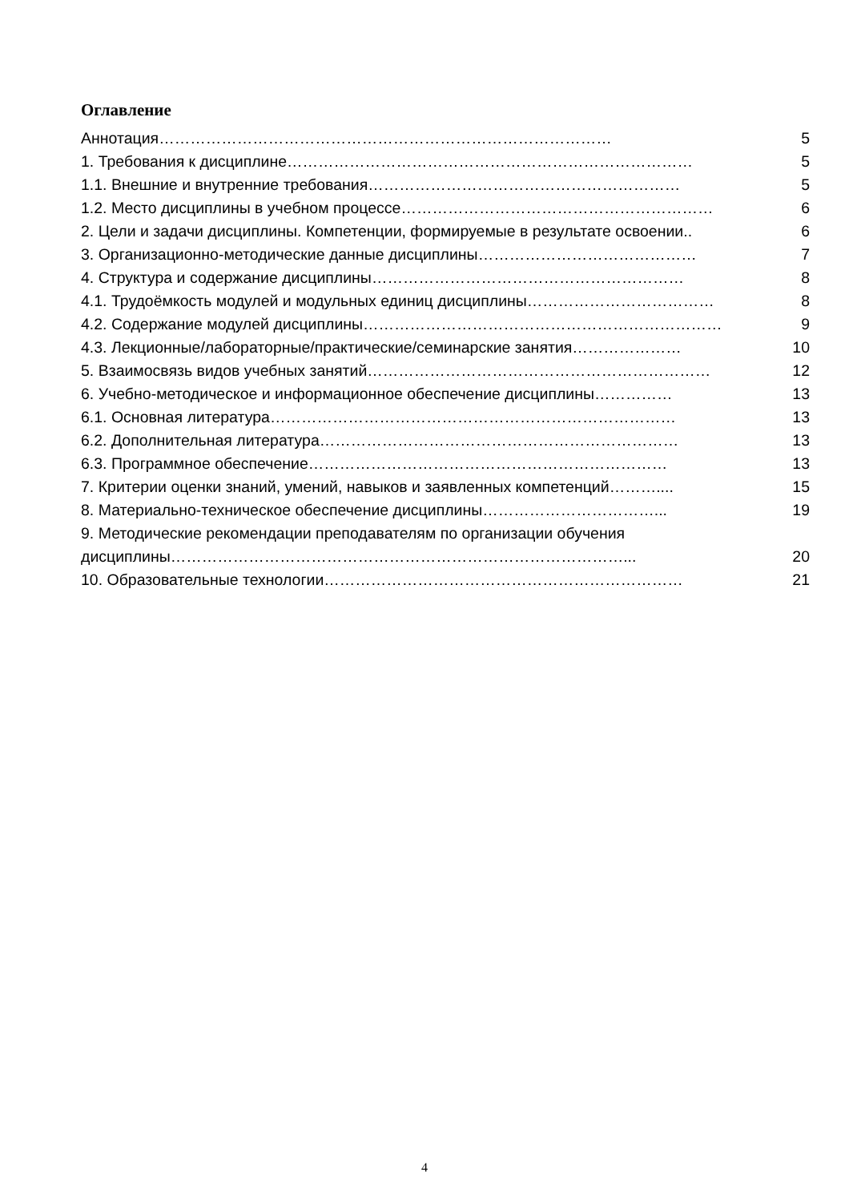Оглавление
Аннотация …………………………………………………………………………… 5
1. Требования к дисциплине …………………………………………………………………… 5
1.1. Внешние и внутренние требования …………………………………………………… 5
1.2. Место дисциплины в учебном процессе …………………………………………………… 6
2. Цели и задачи дисциплины. Компетенции, формируемые в результате освоении.. 6
3. Организационно-методические данные дисциплины …………………………………… 7
4. Структура и содержание дисциплины …………………………………………………… 8
4.1. Трудоёмкость модулей и модульных единиц дисциплины ……………………………… 8
4.2. Содержание модулей дисциплины …………………………………………………………… 9
4.3. Лекционные/лабораторные/практические/семинарские занятия ………………… 10
5. Взаимосвязь видов учебных занятий ………………………………………………………… 12
6. Учебно-методическое и информационное обеспечение дисциплины …………… 13
6.1. Основная литература …………………………………………………………………… 13
6.2. Дополнительная литература …………………………………………………………… 13
6.3. Программное обеспечение …………………………………………………………… 13
7. Критерии оценки знаний, умений, навыков и заявленных компетенций ……….... 15
8. Материально-техническое обеспечение дисциплины ……………………………... 19
9. Методические рекомендации преподавателям по организации обучения
дисциплины ……………………………………………………………………………... 20
10. Образовательные технологии …………………………………………………………… 21
4